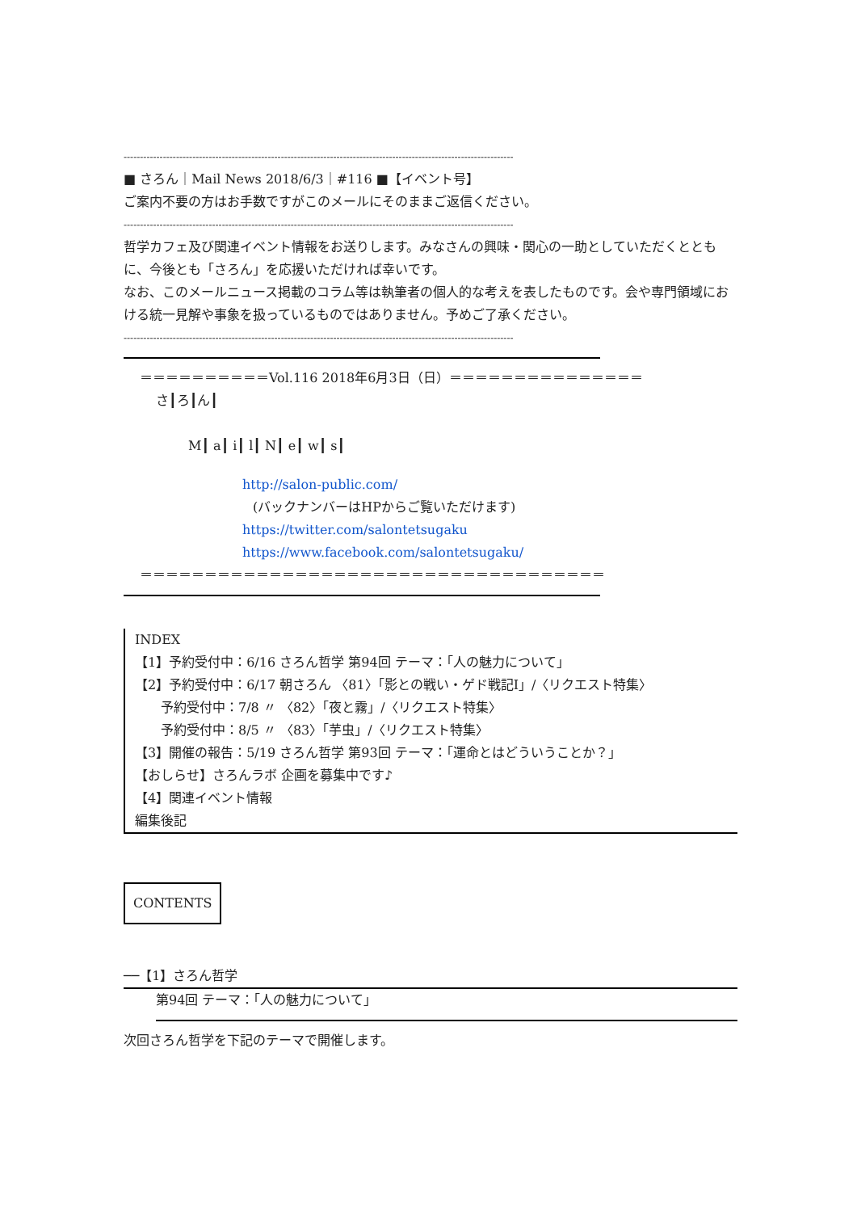-----------------------------------------------------------------------------------------------------------------------
■ さろん｜Mail News 2018/6/3｜#116 ■【イベント号】
ご案内不要の方はお手数ですがこのメールにそのままご返信ください。
-----------------------------------------------------------------------------------------------------------------------
哲学カフェ及び関連イベント情報をお送りします。みなさんの興味・関心の一助としていただくとともに、今後とも「さろん」を応援いただければ幸いです。
なお、このメールニュース掲載のコラム等は執筆者の個人的な考えを表したものです。会や専門領域における統一見解や事象を扱っているものではありません。予めご了承ください。
-----------------------------------------------------------------------------------------------------------------------
＝＝＝＝＝＝＝＝＝＝Vol.116 2018年6月3日（日）＝＝＝＝＝＝＝＝＝＝＝＝＝＝＝
さ┃ろ┃ん┃
M┃ a┃ i┃ l┃ N┃ e┃ w┃ s┃
http://salon-public.com/
(バックナンバーはHPからご覧いただけます)
https://twitter.com/salontetsugaku
https://www.facebook.com/salontetsugaku/
＝＝＝＝＝＝＝＝＝＝＝＝＝＝＝＝＝＝＝＝＝＝＝＝＝＝＝＝＝＝＝＝＝＝＝＝
INDEX
【1】予約受付中：6/16 さろん哲学 第94回 テーマ：「人の魅力について」
【2】予約受付中：6/17 朝さろん 〈81〉「影との戦い・ゲド戦記Ⅰ」/〈リクエスト特集〉
　　予約受付中：7/8 〃 〈82〉「夜と霧」/〈リクエスト特集〉
　　予約受付中：8/5 〃 〈83〉「芋虫」/〈リクエスト特集〉
【3】開催の報告：5/19 さろん哲学 第93回 テーマ：「運命とはどういうことか？」
【おしらせ】さろんラボ 企画を募集中です♪
【4】関連イベント情報
編集後記
CONTENTS
──【1】さろん哲学
第94回 テーマ：「人の魅力について」
次回さろん哲学を下記のテーマで開催します。